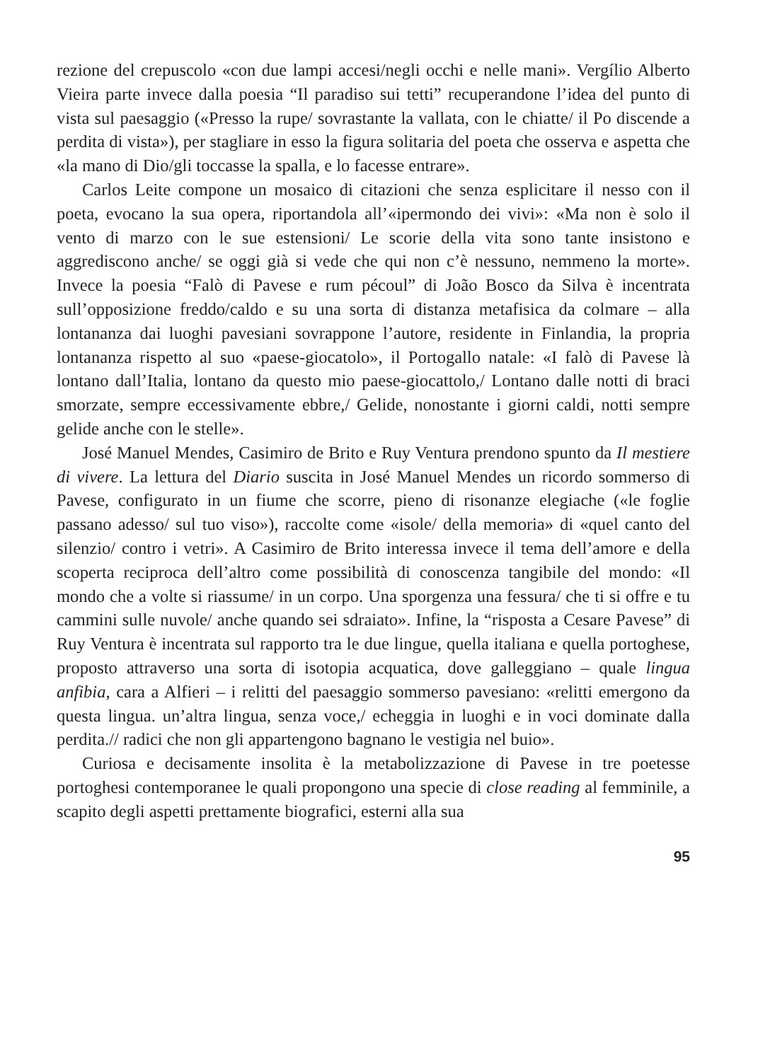rezione del crepuscolo «con due lampi accesi/negli occhi e nelle mani». Vergílio Alberto Vieira parte invece dalla poesia “Il paradiso sui tetti” recuperandone l’idea del punto di vista sul paesaggio («Presso la rupe/ sovrastante la vallata, con le chiatte/ il Po discende a perdita di vista»), per stagliare in esso la figura solitaria del poeta che osserva e aspetta che «la mano di Dio/gli toccasse la spalla, e lo facesse entrare».
Carlos Leite compone un mosaico di citazioni che senza esplicitare il nesso con il poeta, evocano la sua opera, riportandola all’«ipermondo dei vivi»: «Ma non è solo il vento di marzo con le sue estensioni/ Le scorie della vita sono tante insistono e aggrediscono anche/ se oggi già si vede che qui non c’è nessuno, nemmeno la morte». Invece la poesia “Falò di Pavese e rum pécoul” di João Bosco da Silva è incentrata sull’opposizione freddo/caldo e su una sorta di distanza metafisica da colmare – alla lontananza dai luoghi pavesiani sovrappone l’autore, residente in Finlandia, la propria lontananza rispetto al suo «paese-giocatolo», il Portogallo natale: «I falò di Pavese là lontano dall’Italia, lontano da questo mio paese-giocattolo,/ Lontano dalle notti di braci smorzate, sempre eccessivamente ebbre,/ Gelide, nonostante i giorni caldi, notti sempre gelide anche con le stelle».
José Manuel Mendes, Casimiro de Brito e Ruy Ventura prendono spunto da Il mestiere di vivere. La lettura del Diario suscita in José Manuel Mendes un ricordo sommerso di Pavese, configurato in un fiume che scorre, pieno di risonanze elegiache («le foglie passano adesso/ sul tuo viso»), raccolte come «isole/ della memoria» di «quel canto del silenzio/ contro i vetri». A Casimiro de Brito interessa invece il tema dell’amore e della scoperta reciproca dell’altro come possibilità di conoscenza tangibile del mondo: «Il mondo che a volte si riassume/ in un corpo. Una sporgenza una fessura/ che ti si offre e tu cammini sulle nuvole/ anche quando sei sdraiato». Infine, la “risposta a Cesare Pavese” di Ruy Ventura è incentrata sul rapporto tra le due lingue, quella italiana e quella portoghese, proposto attraverso una sorta di isotopia acquatica, dove galleggiano – quale lingua anfibia, cara a Alfieri – i relitti del paesaggio sommerso pavesiano: «relitti emergono da questa lingua. un’altra lingua, senza voce,/ echeggia in luoghi e in voci dominate dalla perdita.// radici che non gli appartengono bagnano le vestigia nel buio».
Curiosa e decisamente insolita è la metabolizzazione di Pavese in tre poetesse portoghesi contemporanee le quali propongono una specie di close reading al femminile, a scapito degli aspetti prettamente biografici, esterni alla sua
95